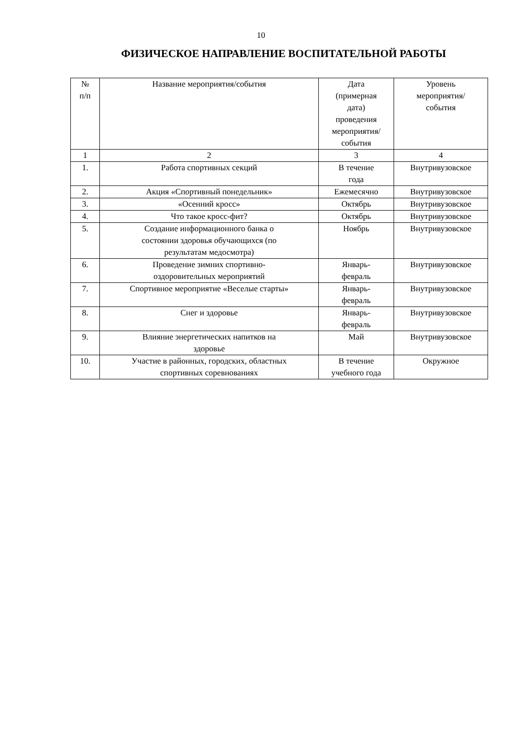10
ФИЗИЧЕСКОЕ НАПРАВЛЕНИЕ ВОСПИТАТЕЛЬНОЙ РАБОТЫ
| № п/п | Название мероприятия/события | Дата (примерная дата) проведения мероприятия/ события | Уровень мероприятия/ события |
| --- | --- | --- | --- |
| 1 | 2 | 3 | 4 |
| 1. | Работа спортивных секций | В течение года | Внутривузовское |
| 2. | Акция «Спортивный понедельник» | Ежемесячно | Внутривузовское |
| 3. | «Осенний кросс» | Октябрь | Внутривузовское |
| 4. | Что такое кросс-фит? | Октябрь | Внутривузовское |
| 5. | Создание информационного банка о состоянии здоровья обучающихся (по результатам медосмотра) | Ноябрь | Внутривузовское |
| 6. | Проведение зимних спортивно- оздоровительных мероприятий | Январь- февраль | Внутривузовское |
| 7. | Спортивное мероприятие «Веселые старты» | Январь- февраль | Внутривузовское |
| 8. | Снег и здоровье | Январь- февраль | Внутривузовское |
| 9. | Влияние энергетических напитков на здоровье | Май | Внутривузовское |
| 10. | Участие в районных, городских, областных спортивных соревнованиях | В течение учебного года | Окружное |